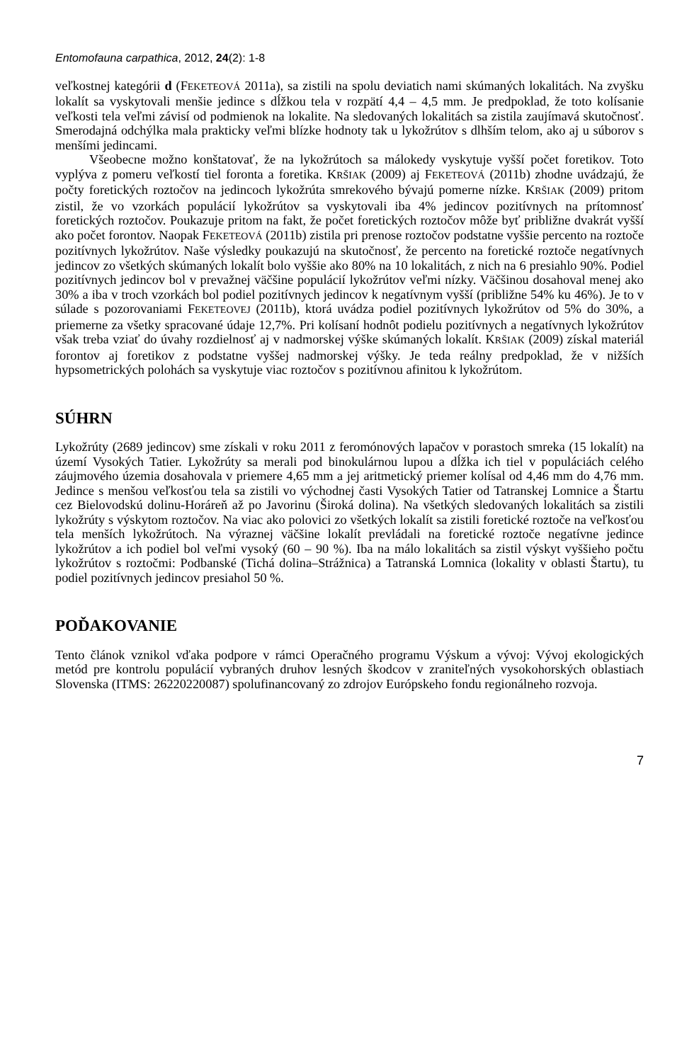Entomofauna carpathica, 2012, 24(2): 1-8
veľkostnej kategórii d (FEKETEOVÁ 2011a), sa zistili na spolu deviatich nami skúmaných lokalitách. Na zvyšku lokalít sa vyskytovali menšie jedince s dĺžkou tela v rozpätí 4,4 – 4,5 mm. Je predpoklad, že toto kolísanie veľkosti tela veľmi závisí od podmienok na lokalite. Na sledovaných lokalitách sa zistila zaujímavá skutočnosť. Smerodajná odchýlka mala prakticky veľmi blízke hodnoty tak u lykožrútov s dlhším telom, ako aj u súborov s menšími jedincami.
Všeobecne možno konštatovať, že na lykožrútoch sa málokedy vyskytuje vyšší počet foretikov. Toto vyplýva z pomeru veľkostí tiel foronta a foretika. KRŠIAK (2009) aj FEKETEOVÁ (2011b) zhodne uvádzajú, že počty foretických roztočov na jedincoch lykožrúta smrekového bývajú pomerne nízke. KRŠIAK (2009) pritom zistil, že vo vzorkách populácií lykožrútov sa vyskytovali iba 4% jedincov pozitívnych na prítomnosť foretických roztočov. Poukazuje pritom na fakt, že počet foretických roztočov môže byť približne dvakrát vyšší ako počet forontov. Naopak FEKETEOVÁ (2011b) zistila pri prenose roztočov podstatne vyššie percento na roztoče pozitívnych lykožrútov. Naše výsledky poukazujú na skutočnosť, že percento na foretické roztoče negatívnych jedincov zo všetkých skúmaných lokalít bolo vyššie ako 80% na 10 lokalitách, z nich na 6 presiahlo 90%. Podiel pozitívnych jedincov bol v prevažnej väčšine populácií lykožrútov veľmi nízky. Väčšinou dosahoval menej ako 30% a iba v troch vzorkách bol podiel pozitívnych jedincov k negatívnym vyšší (približne 54% ku 46%). Je to v súlade s pozorovaniami FEKETEOVEJ (2011b), ktorá uvádza podiel pozitívnych lykožrútov od 5% do 30%, a priemerne za všetky spracované údaje 12,7%. Pri kolísaní hodnôt podielu pozitívnych a negatívnych lykožrútov však treba vziať do úvahy rozdielnosť aj v nadmorskej výške skúmaných lokalít. KRŠIAK (2009) získal materiál forontov aj foretikov z podstatne vyššej nadmorskej výšky. Je teda reálny predpoklad, že v nižších hypsometrických polohách sa vyskytuje viac roztočov s pozitívnou afinitou k lykožrútom.
SÚHRN
Lykožrúty (2689 jedincov) sme získali v roku 2011 z feromónových lapačov v porastoch smreka (15 lokalít) na území Vysokých Tatier. Lykožrúty sa merali pod binokulárnou lupou a dĺžka ich tiel v populáciách celého záujmového územia dosahovala v priemere 4,65 mm a jej aritmetický priemer kolísal od 4,46 mm do 4,76 mm. Jedince s menšou veľkosťou tela sa zistili vo východnej časti Vysokých Tatier od Tatranskej Lomnice a Štartu cez Bielovodskú dolinu-Horáreň až po Javorinu (Široká dolina). Na všetkých sledovaných lokalitách sa zistili lykožrúty s výskytom roztočov. Na viac ako polovici zo všetkých lokalít sa zistili foretické roztoče na veľkosťou tela menších lykožrútoch. Na výraznej väčšine lokalít prevládali na foretické roztoče negatívne jedince lykožrútov a ich podiel bol veľmi vysoký (60 – 90 %). Iba na málo lokalitách sa zistil výskyt vyššieho počtu lykožrútov s roztočmi: Podbanské (Tichá dolina–Strážnica) a Tatranská Lomnica (lokality v oblasti Štartu), tu podiel pozitívnych jedincov presiahol 50 %.
POĎAKOVANIE
Tento článok vznikol vďaka podpore v rámci Operačného programu Výskum a vývoj: Vývoj ekologických metód pre kontrolu populácií vybraných druhov lesných škodcov v zraniteľných vysokohorských oblastiach Slovenska (ITMS: 26220220087) spolufinancovaný zo zdrojov Európskeho fondu regionálneho rozvoja.
7